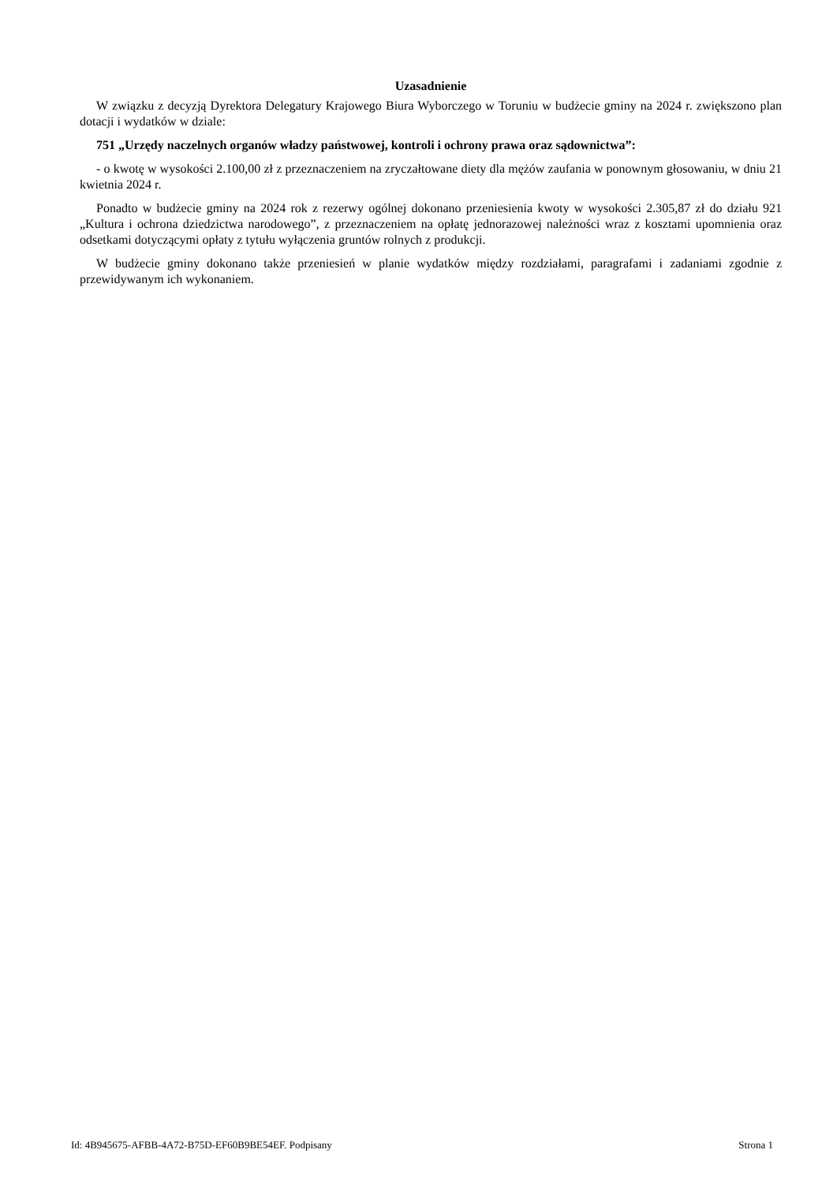Uzasadnienie
W związku z decyzją Dyrektora Delegatury Krajowego Biura Wyborczego w Toruniu w budżecie gminy na 2024 r. zwiększono plan dotacji i wydatków w dziale:
751 „Urzędy naczelnych organów władzy państwowej, kontroli i ochrony prawa oraz sądownictwa”:
- o kwotę w wysokości 2.100,00 zł z przeznaczeniem na zryczałtowane diety dla mężów zaufania w ponownym głosowaniu, w dniu 21 kwietnia 2024 r.
Ponadto w budżecie gminy na 2024 rok z rezerwy ogólnej dokonano przeniesienia kwoty w wysokości 2.305,87 zł do działu 921 „Kultura i ochrona dziedzictwa narodowego”, z przeznaczeniem na opłatę jednorazowej należności wraz z kosztami upomnienia oraz odsetkami dotyczącymi opłaty z tytułu wyłączenia gruntów rolnych z produkcji.
W budżecie gminy dokonano także przeniesień w planie wydatków między rozdziałami, paragrafami i zadaniami zgodnie z przewidywanym ich wykonaniem.
Id: 4B945675-AFBB-4A72-B75D-EF60B9BE54EF. Podpisany Strona 1